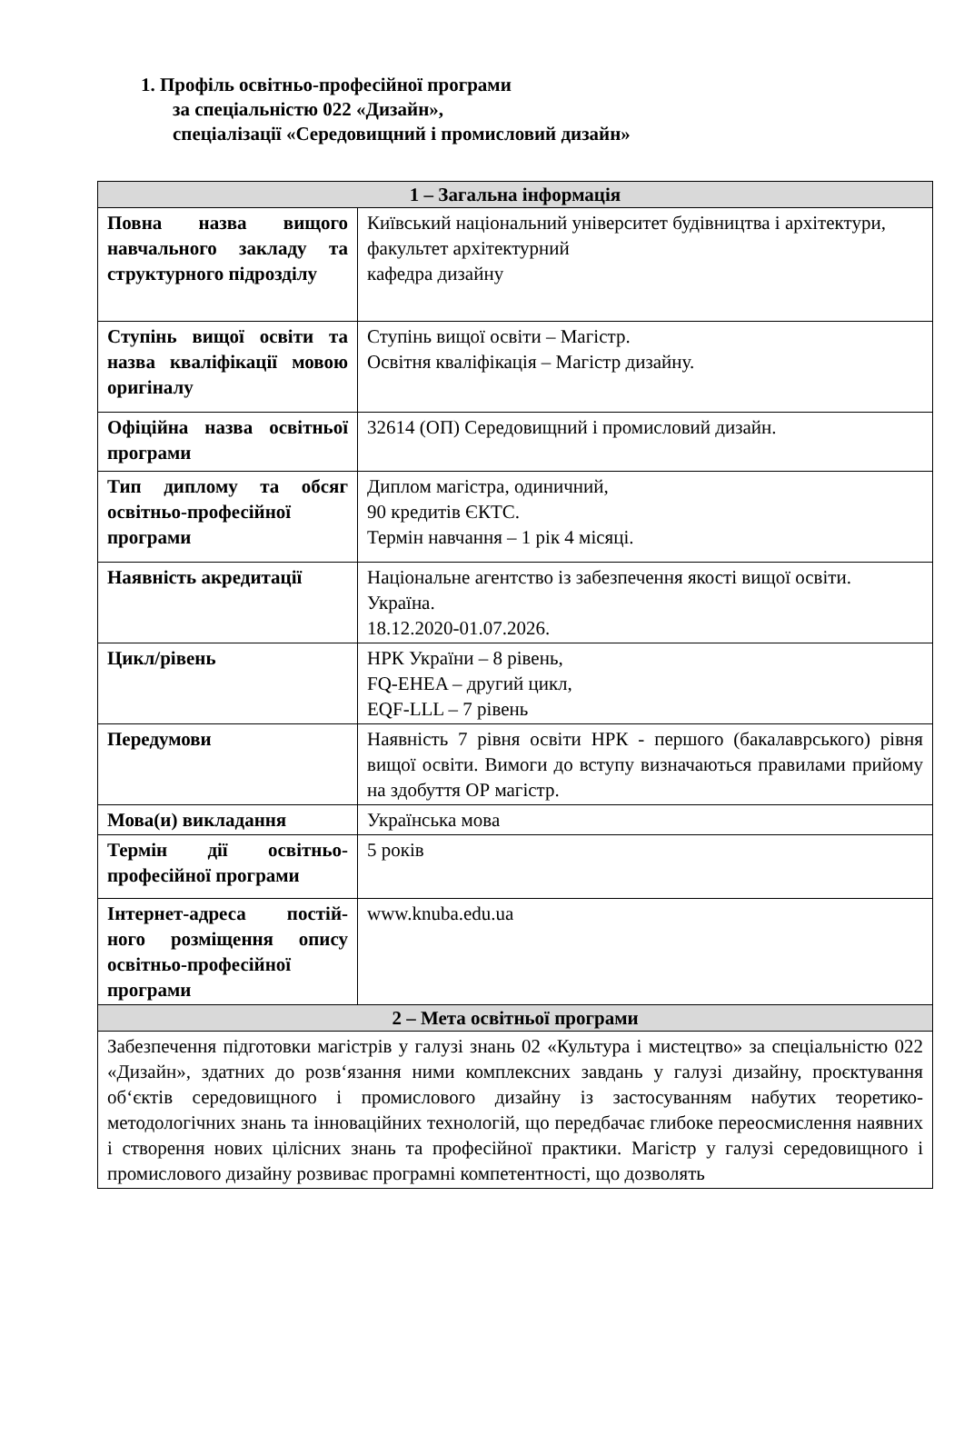1. Профіль освітньо-професійної програми
за спеціальністю 022 «Дизайн»,
спеціалізації «Середовищний і промисловий дизайн»
| 1 – Загальна інформація | |
| --- | --- |
| Повна назва вищого навчального закладу та структурного підрозділу | Київський національний університет будівництва і архітектури, факультет архітектурний кафедра дизайну |
| Ступінь вищої освіти та назва кваліфікації мовою оригіналу | Ступінь вищої освіти – Магістр. Освітня кваліфікація – Магістр дизайну. |
| Офіційна назва освітньої програми | 32614 (ОП) Середовищний і промисловий дизайн. |
| Тип диплому та обсяг освітньо-професійної програми | Диплом магістра, одиничний, 90 кредитів ЄКТС. Термін навчання – 1 рік 4 місяці. |
| Наявність акредитації | Національне агентство із забезпечення якості вищої освіти. Україна. 18.12.2020-01.07.2026. |
| Цикл/рівень | НРК України – 8 рівень, FQ-EHEA – другий цикл, EQF-LLL – 7 рівень |
| Передумови | Наявність 7 рівня освіти НРК - першого (бакалаврського) рівня вищої освіти. Вимоги до вступу визначаються правилами прийому на здобуття ОР магістр. |
| Мова(и) викладання | Українська мова |
| Термін дії освітньо-професійної програми | 5 років |
| Інтернет-адреса постій-ного розміщення опису освітньо-професійної програми | www.knuba.edu.ua |
| 2 – Мета освітньої програми | |
| Забезпечення підготовки магістрів у галузі знань 02 «Культура і мистецтво» за спеціальністю 022 «Дизайн», здатних до розв‘язання ними комплексних завдань у галузі дизайну, проєктування об‘єктів середовищного і промислового дизайну із застосуванням набутих теоретико-методологічних знань та інноваційних технологій, що передбачає глибоке переосмислення наявних і створення нових цілісних знань та професійної практики. Магістр у галузі середовищного і промислового дизайну розвиває програмні компетентності, що дозволять | |